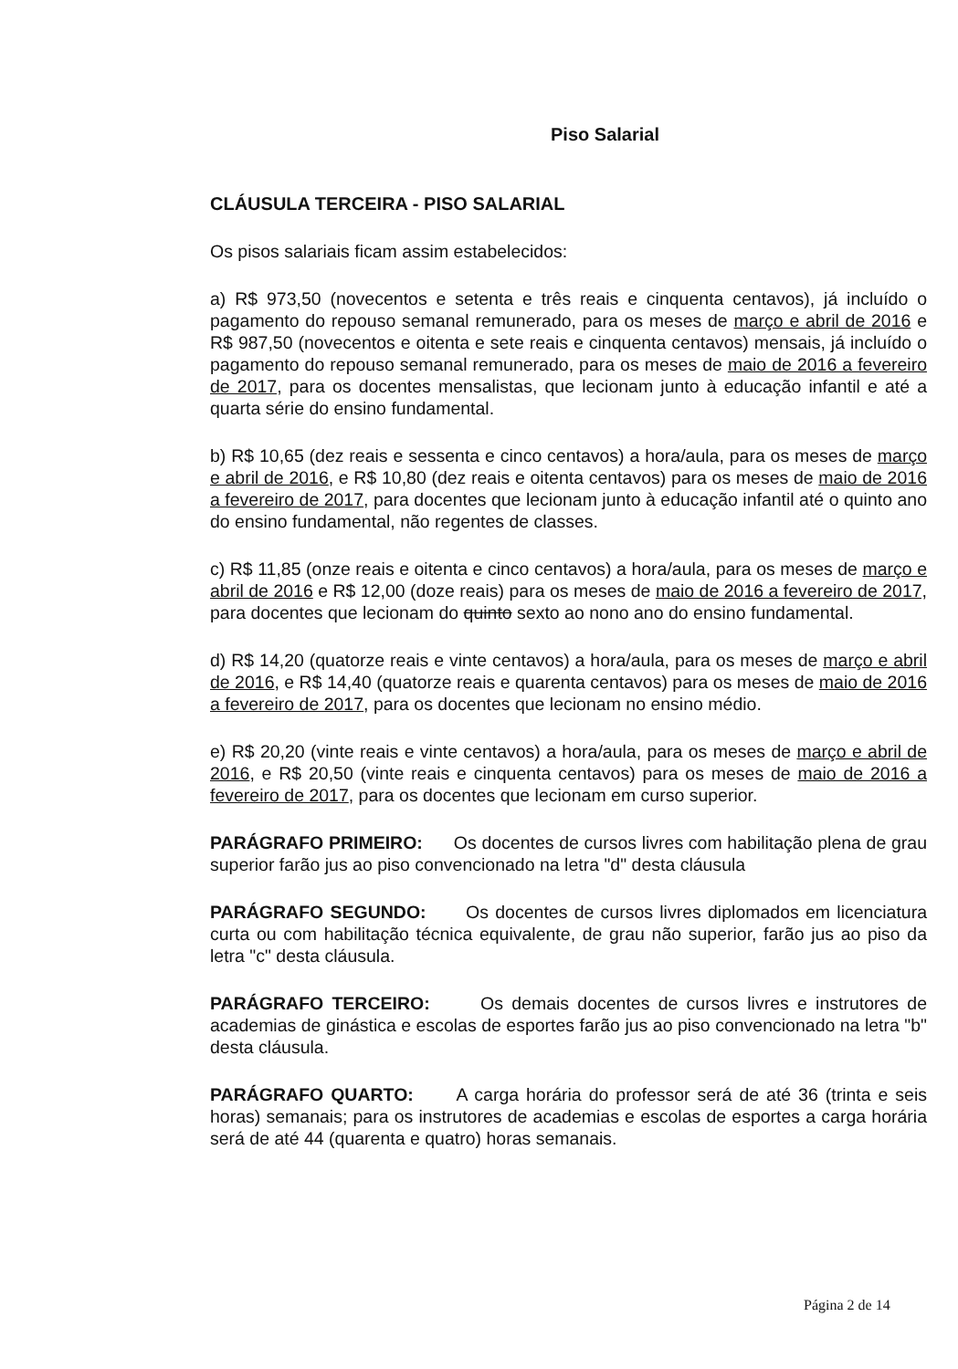Piso Salarial
CLÁUSULA TERCEIRA - PISO SALARIAL
Os pisos salariais ficam assim estabelecidos:
a) R$ 973,50 (novecentos e setenta e três reais e cinquenta centavos), já incluído o pagamento do repouso semanal remunerado, para os meses de março e abril de 2016 e R$ 987,50 (novecentos e oitenta e sete reais e cinquenta centavos) mensais, já incluído o pagamento do repouso semanal remunerado, para os meses de maio de 2016 a fevereiro de 2017, para os docentes mensalistas, que lecionam junto à educação infantil e até a quarta série do ensino fundamental.
b) R$ 10,65 (dez reais e sessenta e cinco centavos) a hora/aula, para os meses de março e abril de 2016, e R$ 10,80 (dez reais e oitenta centavos) para os meses de maio de 2016 a fevereiro de 2017, para docentes que lecionam junto à educação infantil até o quinto ano do ensino fundamental, não regentes de classes.
c) R$ 11,85 (onze reais e oitenta e cinco centavos) a hora/aula, para os meses de março e abril de 2016 e R$ 12,00 (doze reais) para os meses de maio de 2016 a fevereiro de 2017, para docentes que lecionam do quinto sexto ao nono ano do ensino fundamental.
d) R$ 14,20 (quatorze reais e vinte centavos) a hora/aula, para os meses de março e abril de 2016, e R$ 14,40 (quatorze reais e quarenta centavos) para os meses de maio de 2016 a fevereiro de 2017, para os docentes que lecionam no ensino médio.
e) R$ 20,20 (vinte reais e vinte centavos) a hora/aula, para os meses de março e abril de 2016, e R$ 20,50 (vinte reais e cinquenta centavos) para os meses de maio de 2016 a fevereiro de 2017, para os docentes que lecionam em curso superior.
PARÁGRAFO PRIMEIRO: Os docentes de cursos livres com habilitação plena de grau superior farão jus ao piso convencionado na letra "d" desta cláusula
PARÁGRAFO SEGUNDO: Os docentes de cursos livres diplomados em licenciatura curta ou com habilitação técnica equivalente, de grau não superior, farão jus ao piso da letra "c" desta cláusula.
PARÁGRAFO TERCEIRO: Os demais docentes de cursos livres e instrutores de academias de ginástica e escolas de esportes farão jus ao piso convencionado na letra "b" desta cláusula.
PARÁGRAFO QUARTO: A carga horária do professor será de até 36 (trinta e seis horas) semanais; para os instrutores de academias e escolas de esportes a carga horária será de até 44 (quarenta e quatro) horas semanais.
Página 2 de 14